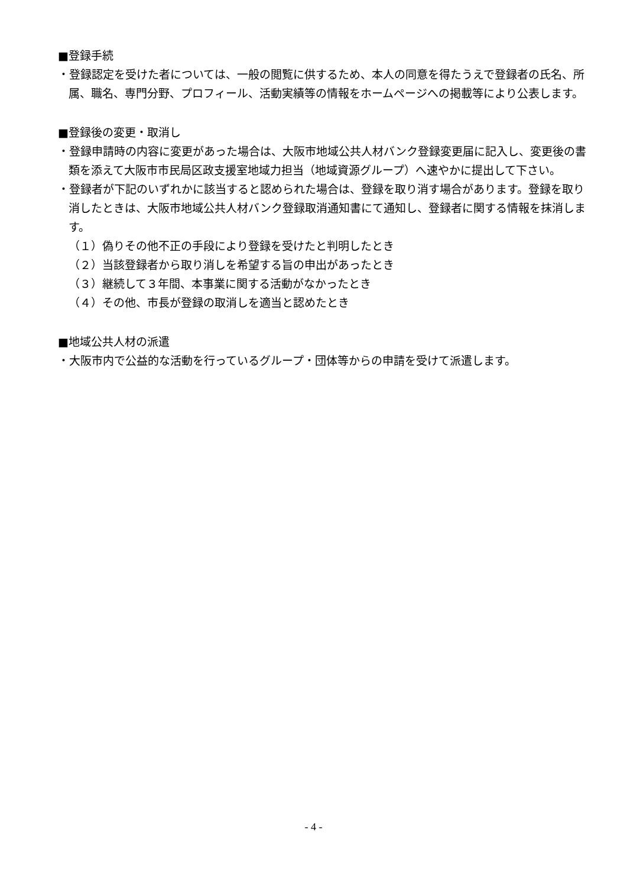■登録手続
・登録認定を受けた者については、一般の閲覧に供するため、本人の同意を得たうえで登録者の氏名、所属、職名、専門分野、プロフィール、活動実績等の情報をホームページへの掲載等により公表します。
■登録後の変更・取消し
・登録申請時の内容に変更があった場合は、大阪市地域公共人材バンク登録変更届に記入し、変更後の書類を添えて大阪市市民局区政支援室地域力担当（地域資源グループ）へ速やかに提出して下さい。
・登録者が下記のいずれかに該当すると認められた場合は、登録を取り消す場合があります。登録を取り消したときは、大阪市地域公共人材バンク登録取消通知書にて通知し、登録者に関する情報を抹消します。
（１）偽りその他不正の手段により登録を受けたと判明したとき
（２）当該登録者から取り消しを希望する旨の申出があったとき
（３）継続して３年間、本事業に関する活動がなかったとき
（４）その他、市長が登録の取消しを適当と認めたとき
■地域公共人材の派遣
・大阪市内で公益的な活動を行っているグループ・団体等からの申請を受けて派遣します。
- 4 -